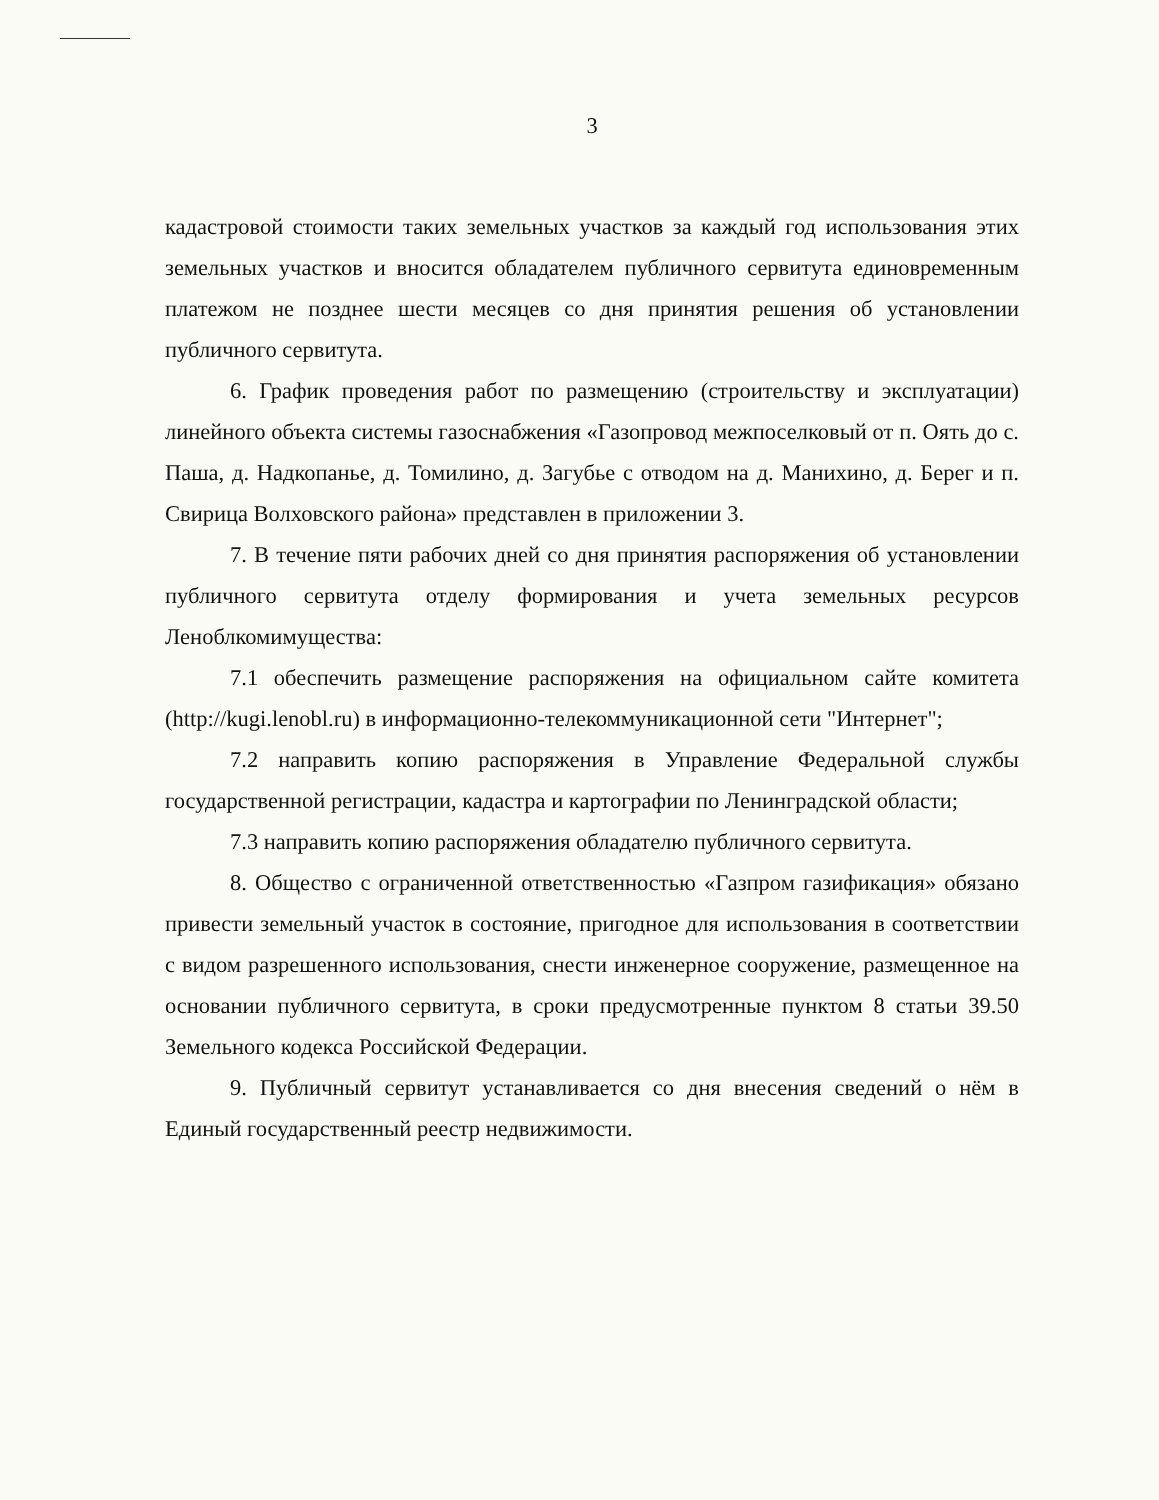3
кадастровой стоимости таких земельных участков за каждый год использования этих земельных участков и вносится обладателем публичного сервитута единовременным платежом не позднее шести месяцев со дня принятия решения об установлении публичного сервитута.
6. График проведения работ по размещению (строительству и эксплуатации) линейного объекта системы газоснабжения «Газопровод межпоселковый от п. Оять до с. Паша, д. Надкопанье, д. Томилино, д. Загубье с отводом на д. Манихино, д. Берег и п. Свирица Волховского района» представлен в приложении 3.
7. В течение пяти рабочих дней со дня принятия распоряжения об установлении публичного сервитута отделу формирования и учета земельных ресурсов Леноблкомимущества:
7.1 обеспечить размещение распоряжения на официальном сайте комитета (http://kugi.lenobl.ru) в информационно-телекоммуникационной сети "Интернет";
7.2 направить копию распоряжения в Управление Федеральной службы государственной регистрации, кадастра и картографии по Ленинградской области;
7.3 направить копию распоряжения обладателю публичного сервитута.
8. Общество с ограниченной ответственностью «Газпром газификация» обязано привести земельный участок в состояние, пригодное для использования в соответствии с видом разрешенного использования, снести инженерное сооружение, размещенное на основании публичного сервитута, в сроки предусмотренные пунктом 8 статьи 39.50 Земельного кодекса Российской Федерации.
9. Публичный сервитут устанавливается со дня внесения сведений о нём в Единый государственный реестр недвижимости.